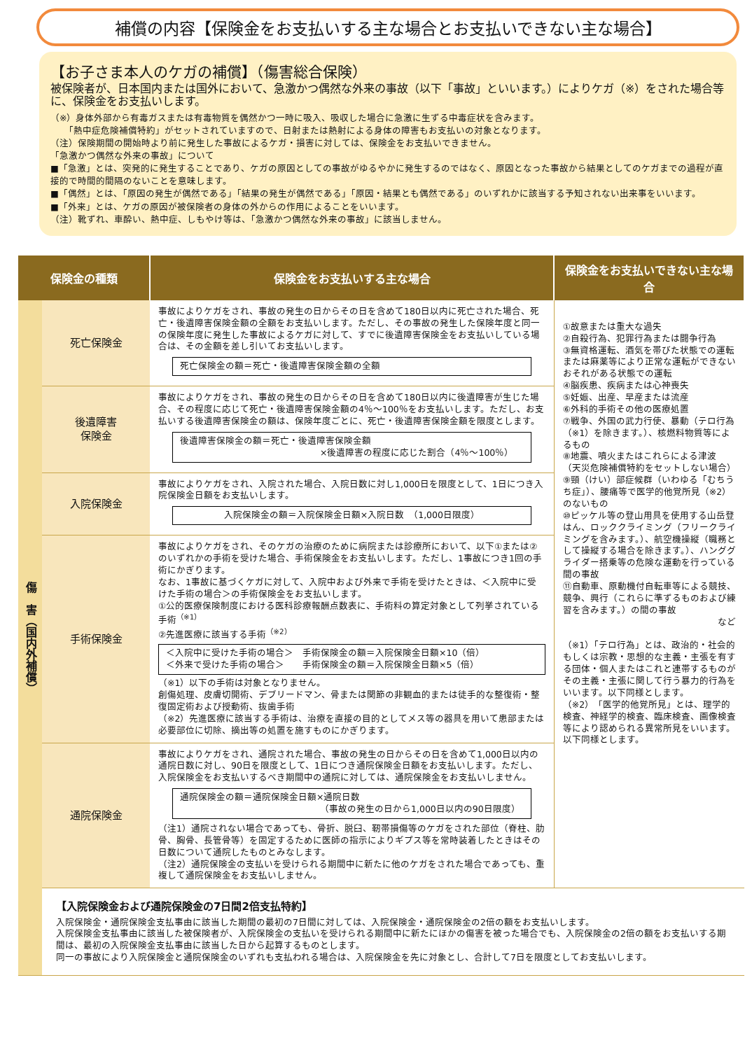補償の内容【保険金をお支払いする主な場合とお支払いできない主な場合】
【お子さま本人のケガの補償】（傷害総合保険）
被保険者が、日本国内または国外において、急激かつ偶然な外来の事故（以下「事故」といいます。）によりケガ（※）をされた場合等に、保険金をお支払いします。
（※）身体外部から有毒ガスまたは有毒物質を偶然かつ一時に吸入、吸収した場合に急激に生ずる中毒症状を含みます。
　　「熱中症危険補償特約」がセットされていますので、日射または熱射による身体の障害もお支払いの対象となります。
（注）保険期間の開始時より前に発生した事故によるケガ・損害に対しては、保険金をお支払いできません。
「急激かつ偶然な外来の事故」について
■「急激」とは、突発的に発生することであり、ケガの原因としての事故がゆるやかに発生するのではなく、原因となった事故から結果としてのケガまでの過程が直接的で時間的間隔のないことを意味します。
■「偶然」とは、「原因の発生が偶然である」「結果の発生が偶然である」「原因・結果とも偶然である」のいずれかに該当する予知されない出来事をいいます。
■「外来」とは、ケガの原因が被保険者の身体の外からの作用によることをいいます。
（注）靴ずれ、車酔い、熱中症、しもやけ等は、「急激かつ偶然な外来の事故」に該当しません。
| 保険金の種類 | | 保険金をお支払いする主な場合 | 保険金をお支払いできない主な場合 |
| --- | --- | --- | --- |
| 傷 害（国内外補償） | 死亡保険金 | 事故によりケガをされ、事故の発生の日からその日を含めて180日以内に死亡された場合、死亡・後遺障害保険金額の全額をお支払いします。ただし、その事故の発生した保険年度と同一の保険年度に発生した事故によるケガに対して、すでに後遺障害保険金をお支払いしている場合は、その金額を差し引いてお支払いします。 死亡保険金の額＝死亡・後遺障害保険金額の全額 | ①故意または重大な過失 ②自殺行為、犯罪行為または闘争行為 ③無資格運転、酒気を帯びた状態での運転または麻薬等により正常な運転ができないおそれがある状態での運転 ④脳疾患、疾病または心神喪失 ⑤妊娠、出産、早産または流産 ⑥外科的手術その他の医療処置 ⑦戦争、外国の武力行使、暴動（テロ行為（※1）を除きます。）、核燃料物質等によるもの ⑧地震、噴火またはこれらによる津波 （天災危険補償特約をセットしない場合） ⑨頸（けい）部症候群（いわゆる「むちうち症」）、腰痛等で医学的他覚所見（※2）のないもの ⑩ピッケル等の登山用具を使用する山岳登はん、ロッククライミング（フリークライミングを含みます。）、航空機操縦（職務として操縦する場合を除きます。）、ハンググライダー搭乗等の危険な運動を行っている間の事故 ⑪自動車、原動機付自転車等による競技、競争、興行（これらに準ずるものおよび練習を含みます。）の間の事故 など （※1）「テロ行為」とは、政治的・社会的もしくは宗教・思想的な主義・主張を有する団体・個人またはこれと連帯するものがその主義・主張に関して行う暴力的行為をいいます。以下同様とします。 （※2）「医学的他覚所見」とは、理学的検査、神経学的検査、臨床検査、画像検査等により認められる異常所見をいいます。以下同様とします。 |
| | 後遺障害 保険金 | 事故によりケガをされ、事故の発生の日からその日を含めて180日以内に後遺障害が生じた場合、その程度に応じて死亡・後遺障害保険金額の4％～100％をお支払いします。ただし、お支払いする後遺障害保険金の額は、保険年度ごとに、死亡・後遺障害保険金額を限度とします。 後遺障害保険金の額＝死亡・後遺障害保険金額 ×後遺障害の程度に応じた割合（4％～100％） | |
| | 入院保険金 | 事故によりケガをされ、入院された場合、入院日数に対し1,000日を限度として、1日につき入院保険金日額をお支払いします。 入院保険金の額＝入院保険金日額×入院日数 （1,000日限度） | |
| | 手術保険金 | 事故によりケガをされ、そのケガの治療のために病院または診療所において、以下①または②のいずれかの手術を受けた場合、手術保険金をお支払いします。ただし、1事故につき1回の手術にかぎります。 なお、1事故に基づくケガに対して、入院中および外来で手術を受けたときは、＜入院中に受けた手術の場合＞の手術保険金をお支払いします。 ①公的医療保険制度における医科診療報酬点数表に、手術料の算定対象として列挙されている手術<sup>（※1）</sup> ②先進医療に該当する手術<sup>（※2）</sup> ＜入院中に受けた手術の場合＞ 手術保険金の額＝入院保険金日額×10（倍） ＜外来で受けた手術の場合＞ 手術保険金の額＝入院保険金日額×5（倍） （※1）以下の手術は対象となりません。 創傷処理、皮膚切開術、デブリードマン、骨または関節の非観血的または徒手的な整復術・整復固定術および授動術、抜歯手術 （※2）先進医療に該当する手術は、治療を直接の目的としてメス等の器具を用いて患部または必要部位に切除、摘出等の処置を施すものにかぎります。 | |
| | 通院保険金 | 事故によりケガをされ、通院された場合、事故の発生の日からその日を含めて1,000日以内の通院日数に対し、90日を限度として、1日につき通院保険金日額をお支払いします。ただし、入院保険金をお支払いするべき期間中の通院に対しては、通院保険金をお支払いしません。 通院保険金の額＝通院保険金日額×通院日数 （事故の発生の日から1,000日以内の90日限度） （注1）通院されない場合であっても、骨折、脱臼、靭帯損傷等のケガをされた部位（脊柱、肋骨、胸骨、長管骨等）を固定するために医師の指示によりギプス等を常時装着したときはその日数について通院したものとみなします。 （注2）通院保険金の支払いを受けられる期間中に新たに他のケガをされた場合であっても、重複して通院保険金をお支払いしません。 | |
| | 【入院保険金および通院保険金の7日間2倍支払特約】 入院保険金・通院保険金支払事由に該当した期間の最初の7日間に対しては、入院保険金・通院保険金の2倍の額をお支払いします。 入院保険金支払事由に該当した被保険者が、入院保険金の支払いを受けられる期間中に新たにほかの傷害を被った場合でも、入院保険金の2倍の額をお支払いする期間は、最初の入院保険金支払事由に該当した日から起算するものとします。 同一の事故により入院保険金と通院保険金のいずれも支払われる場合は、入院保険金を先に対象とし、合計して7日を限度としてお支払いします。 | | |